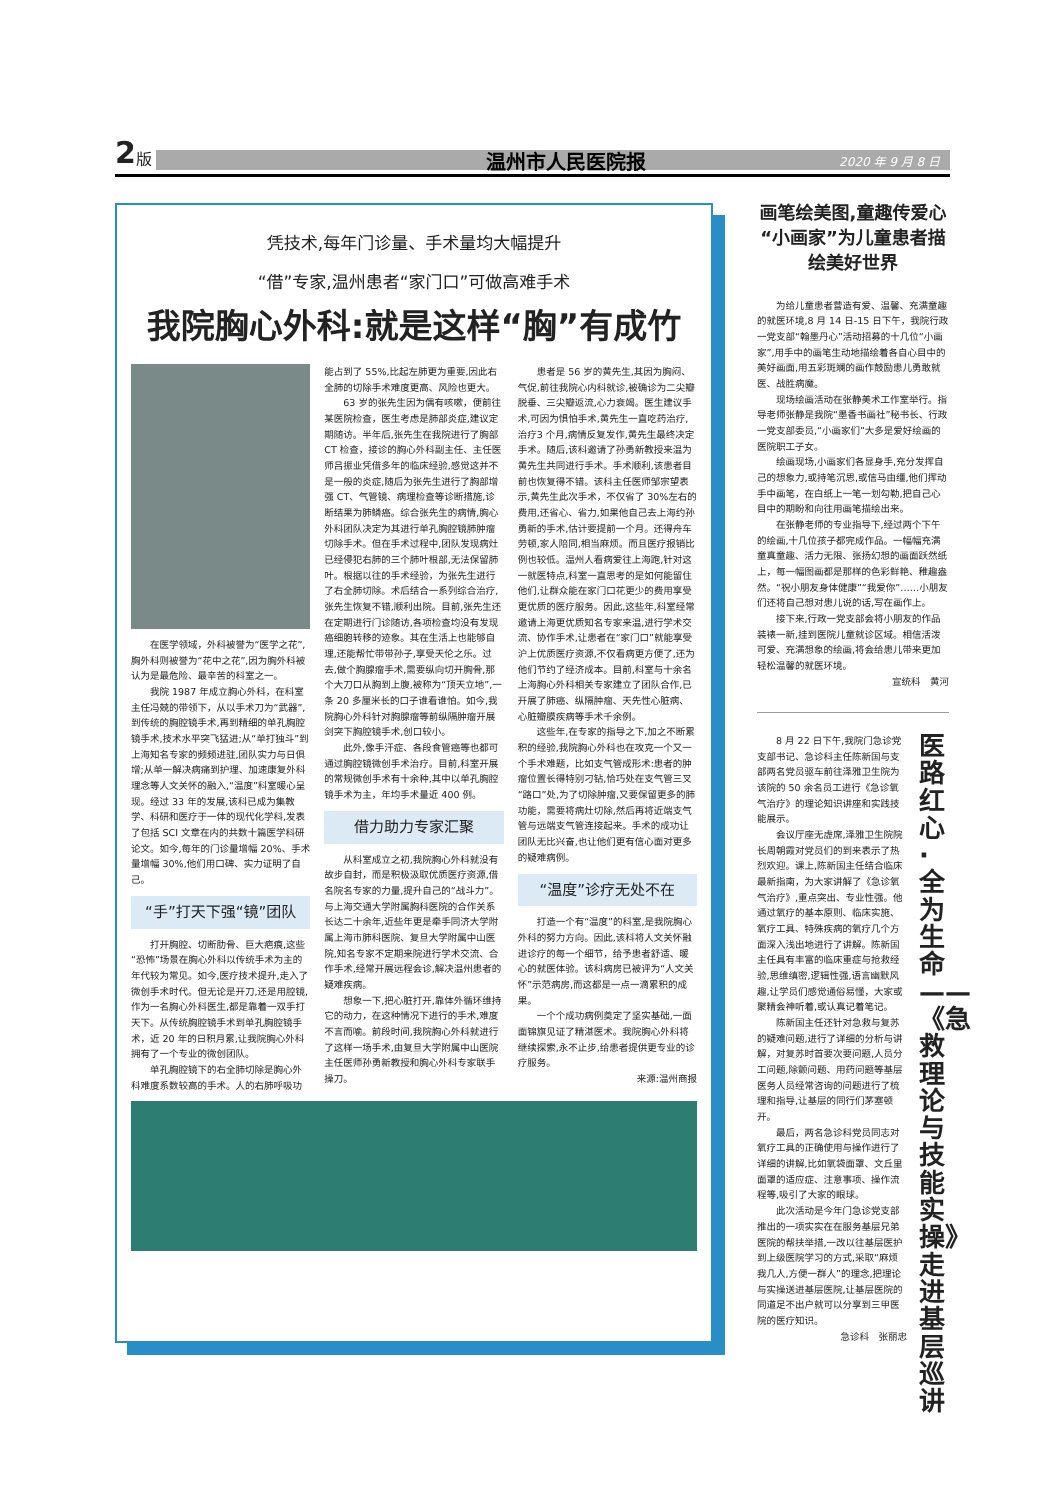2 版
温州市人民医院报 2020 年 9 月 8 日
凭技术,每年门诊量、手术量均大幅提升
“借”专家,温州患者“家门口”可做高难手术
我院胸心外科:就是这样“胸”有成竹
在医学领域，外科被誉为“医学之花”,胸外科则被誉为“花中之花”,因为胸外科被认为是最危险、最辛苦的科室之一。
我院 1987 年成立胸心外科，在科室主任冯兢的带领下，从以手术刀为“武器”,到传统的胸腔镜手术,再到精细的单孔胸腔镜手术,技术水平突飞猛进;从“单打独斗”到上海知名专家的频频进驻,团队实力与日俱增;从单一解决病痛到护理、加速康复外科理念等人文关怀的融入,“温度”科室暖心呈现。经过 33 年的发展,该科已成为集教学、科研和医疗于一体的现代化学科,发表了包括 SCI 文章在内的共数十篇医学科研论文。如今,每年的门诊量增幅 20%、手术量增幅 30%,他们用口碑、实力证明了自己。
“手”打天下强“镜”团队
打开胸腔、切断肋骨、巨大疤痕,这些“恐怖”场景在胸心外科以传统手术为主的年代较为常见。如今,医疗技术提升,走入了微创手术时代。但无论是开刀,还是用腔镜,作为一名胸心外科医生,都是靠着一双手打天下。从传统胸腔镜手术到单孔胸腔镜手术，近 20 年的日积月累,让我院胸心外科拥有了一个专业的微创团队。
单孔胸腔镜下的右全肺切除是胸心外科难度系数较高的手术。人的右肺呼吸功能占到了 55%,比起左肺更为重要,因此右全肺的切除手术难度更高、风险也更大。
63 岁的张先生因为偶有咳嗽，便前往某医院检查，医生考虑是肺部炎症,建议定期随访。半年后,张先生在我院进行了胸部 CT 检查，接诊的胸心外科副主任、主任医师吕振业凭借多年的临床经验,感觉这并不是一般的炎症,随后为张先生进行了胸部增强 CT、气管镜、病理检查等诊断措施,诊断结果为肺鳞癌。综合张先生的病情,胸心外科团队决定为其进行单孔胸腔镜肺肿瘤切除手术。但在手术过程中,团队发现病灶已经侵犯右肺的三个肺叶根部,无法保留肺叶。根据以往的手术经验，为张先生进行了右全肺切除。术后结合一系列综合治疗,张先生恢复不错,顺利出院。目前,张先生还在定期进行门诊随访,各项检查均没有发现癌细胞转移的迹象。其在生活上也能够自理,还能帮忙带带孙子,享受天伦之乐。过去,做个胸腺瘤手术,需要纵向切开胸骨,那个大刀口从胸到上腹,被称为“顶天立地”,一条 20 多厘米长的口子谁看谁怕。如今,我院胸心外科针对胸腺瘤等前纵隔肿瘤开展剑突下胸腔镜手术,创口较小。
此外,像手汗症、各段食管癌等也都可通过胸腔镜微创手术治疗。目前,科室开展的常规微创手术有十余种,其中以单孔胸腔镜手术为主，年均手术量近 400 例。
借力助力专家汇聚
从科室成立之初,我院胸心外科就没有故步自封，而是积极汲取优质医疗资源,借名院名专家的力量,提升自己的“战斗力”。与上海交通大学附属胸科医院的合作关系长达二十余年,近些年更是牵手同济大学附属上海市肺科医院、复旦大学附属中山医院,知名专家不定期来院进行学术交流、合作手术,经常开展远程会诊,解决温州患者的疑难疾病。
想象一下,把心脏打开,靠体外循环维持它的动力，在这种情况下进行的手术,难度不言而喻。前段时间,我院胸心外科就进行了这样一场手术,由复旦大学附属中山医院主任医师孙勇新教授和胸心外科专家联手操刀。
患者是 56 岁的黄先生,其因为胸闷、气促,前往我院心内科就诊,被确诊为二尖瓣脱垂、三尖瓣返流,心力衰竭。医生建议手术,可因为惧怕手术,黄先生一直吃药治疗,治疗3 个月,病情反复发作,黄先生最终决定手术。随后,该科邀请了孙勇新教授来温为黄先生共同进行手术。手术顺利,该患者目前也恢复得不错。该科主任医师邹宗望表示,黄先生此次手术，不仅省了 30%左右的费用,还省心、省力,如果他自己去上海约孙勇新的手术,估计要提前一个月。还得舟车劳顿,家人陪同,相当麻烦。而且医疗报销比例也较低。温州人看病爱往上海跑,针对这一就医特点,科室一直思考的是如何能留住他们,让群众能在家门口花更少的费用享受更优质的医疗服务。因此,这些年,科室经常邀请上海更优质知名专家来温,进行学术交流、协作手术,让患者在“家门口”就能享受沪上优质医疗资源,不仅看病更方便了,还为他们节约了经济成本。目前,科室与十余名上海胸心外科相关专家建立了团队合作,已开展了肺癌、纵隔肿瘤、天先性心脏病、心脏瓣膜疾病等手术千余例。
这些年,在专家的指导之下,加之不断累积的经验,我院胸心外科也在攻克一个又一个手术难题，比如支气管成形术:患者的肿瘤位置长得特别刁钻,恰巧处在支气管三叉“路口”处,为了切除肿瘤,又要保留更多的肺功能，需要将病灶切除,然后再将近端支气管与远端支气管连接起来。手术的成功让团队无比兴奋,也让他们更有信心面对更多的疑难病例。
“温度”诊疗无处不在
打造一个有“温度”的科室,是我院胸心外科的努力方向。因此,该科将人文关怀融进诊疗的每一个细节，给予患者舒适、暖心的就医体验。该科病房已被评为“人文关怀”示范病房,而这都是一点一滴累积的成果。
一个个成功病例奠定了坚实基础,一面面锦旗见证了精湛医术。我院胸心外科将继续探索,永不止步,给患者提供更专业的诊疗服务。
来源:温州商报
画笔绘美图,童趣传爱心
“小画家”为儿童患者描绘美好世界
为给儿童患者营造有爱、温馨、充满童趣的就医环境,8 月 14 日-15 日下午，我院行政一党支部“翰墨丹心”活动招募的十几位“小画家”,用手中的画笔生动地描绘着各自心目中的美好画面,用五彩斑斓的画作鼓励患儿勇敢就医、战胜病魔。
现场绘画活动在张静美术工作室举行。指导老师张静是我院“墨香书画社”秘书长、行政一党支部委员,“小画家们”大多是爱好绘画的医院职工子女。
绘画现场,小画家们各显身手,充分发挥自己的想象力,或持笔沉思,或信马由缰,他们挥动手中画笔，在白纸上一笔一划勾勒,把自己心目中的期盼和向往用画笔描绘出来。
在张静老师的专业指导下,经过两个下午的绘画,十几位孩子都完成作品。一幅幅充满童真童趣、活力无限、张扬幻想的画面跃然纸上，每一幅图画都是那样的色彩鲜艳、稚趣盎然。“祝小朋友身体健康”“我爱你”……小朋友们还将自己想对患儿说的话,写在画作上。
接下来,行政一党支部会将小朋友的作品装裱一新,挂到医院儿童就诊区域。相信活泼可爱、充满想象的绘画,将会给患儿带来更加轻松温馨的就医环境。
宣统科　黄河
8 月 22 日下午,我院门急诊党支部书记、急诊科主任陈新国与支部两名党员驱车前往泽雅卫生院为该院的 50 余名员工进行《急诊氧气治疗》的理论知识讲座和实践技能展示。
会议厅座无虚席,泽雅卫生院院长周朝霞对党员们的到来表示了热烈欢迎。课上,陈新国主任结合临床最新指南，为大家讲解了《急诊氧气治疗》,重点突出、专业性强。他通过氧疗的基本原则、临床实施、氧疗工具、特殊疾病的氧疗几个方面深入浅出地进行了讲解。陈新国主任具有丰富的临床重症与抢救经验,思维缜密,逻辑性强,语言幽默风趣,让学员们感觉通俗易懂，大家或聚精会神听着,或认真记着笔记。
陈新国主任还针对急救与复苏的疑难问题,进行了详细的分析与讲解，对复苏时首要次要问题,人员分工问题,除颤问题、用药问题等基层医务人员经常咨询的问题进行了梳理和指导,让基层的同行们茅塞顿开。
最后，两名急诊科党员同志对氧疗工具的正确使用与操作进行了详细的讲解,比如氧袋面罩、文丘里面罩的适应症、注意事项、操作流程等,吸引了大家的眼球。
此次活动是今年门急诊党支部推出的一项实实在在服务基层兄弟医院的帮扶举措,一改以往基层医护到上级医院学习的方式,采取“麻烦我几人,方便一群人”的理念,把理论与实操送进基层医院,让基层医院的同道足不出户就可以分享到三甲医院的医疗知识。
急诊科　张丽忠
医路红心·全为生命——《急救理论与技能实操》走进基层巡讲